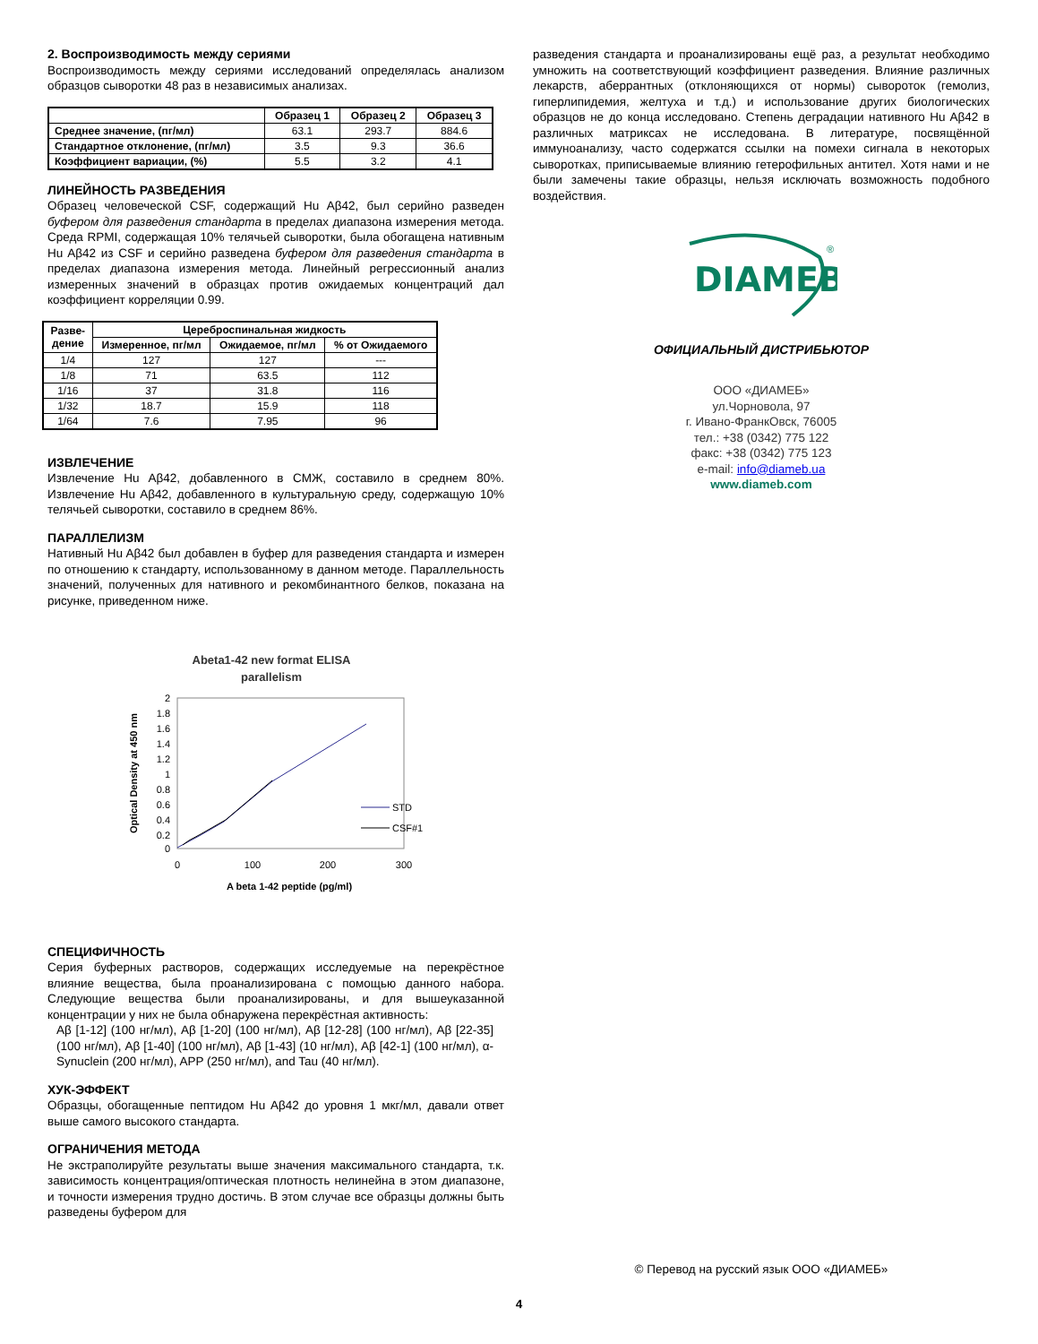2. Воспроизводимость между сериями
Воспроизводимость между сериями исследований определялась анализом образцов сыворотки 48 раз в независимых анализах.
| | Образец 1 | Образец 2 | Образец 3 |
| --- | --- | --- | --- |
| Среднее значение, (пг/мл) | 63.1 | 293.7 | 884.6 |
| Стандартное отклонение, (пг/мл) | 3.5 | 9.3 | 36.6 |
| Коэффициент вариации, (%) | 5.5 | 3.2 | 4.1 |
ЛИНЕЙНОСТЬ РАЗВЕДЕНИЯ
Образец человеческой CSF, содержащий Hu Aβ42, был серийно разведен буфером для разведения стандарта в пределах диапазона измерения метода. Среда RPMI, содержащая 10% телячьей сыворотки, была обогащена нативным Hu Aβ42 из CSF и серийно разведена буфером для разведения стандарта в пределах диапазона измерения метода. Линейный регрессионный анализ измеренных значений в образцах против ожидаемых концентраций дал коэффициент корреляции 0.99.
| Разве- дение | Цереброспинальная жидкость | | |
| --- | --- | --- | --- |
| | Измеренное, пг/мл | Ожидаемое, пг/мл | % от Ожидаемого |
| 1/4 | 127 | 127 | --- |
| 1/8 | 71 | 63.5 | 112 |
| 1/16 | 37 | 31.8 | 116 |
| 1/32 | 18.7 | 15.9 | 118 |
| 1/64 | 7.6 | 7.95 | 96 |
ИЗВЛЕЧЕНИЕ
Извлечение Hu Aβ42, добавленного в СМЖ, составило в среднем 80%. Извлечение Hu Aβ42, добавленного в культуральную среду, содержащую 10% телячьей сыворотки, составило в среднем 86%.
ПАРАЛЛЕЛИЗМ
Нативный Hu Aβ42 был добавлен в буфер для разведения стандарта и измерен по отношению к стандарту, использованному в данном методе. Параллельность значений, полученных для нативного и рекомбинантного белков, показана на рисунке, приведенном ниже.
Abeta1-42 new format ELISA
parallelism
2
1.8
1.6
1.4
1.2
1
0.8
0.6
0.4
0.2
0
0
100
200
300
A beta 1-42 peptide (pg/ml)
Optical Density at 450 nm
STD
CSF#1
СПЕЦИФИЧНОСТЬ
Серия буферных растворов, содержащих исследуемые на перекрёстное влияние вещества, была проанализирована с помощью данного набора. Следующие вещества были проанализированы, и для вышеуказанной концентрации у них не была обнаружена перекрёстная активность:
Aβ [1-12] (100 нг/мл), Aβ [1-20] (100 нг/мл), Aβ [12-28] (100 нг/мл), Aβ [22-35] (100 нг/мл), Aβ [1-40] (100 нг/мл), Aβ [1-43] (10 нг/мл), Aβ [42-1] (100 нг/мл), α-Synuclein (200 нг/мл), APP (250 нг/мл), and Tau (40 нг/мл).
ХУК-ЭФФЕКТ
Образцы, обогащенные пептидом Hu Aβ42 до уровня 1 мкг/мл, давали ответ выше самого высокого стандарта.
ОГРАНИЧЕНИЯ МЕТОДА
Не экстраполируйте результаты выше значения максимального стандарта, т.к. зависимость концентрация/оптическая плотность нелинейна в этом диапазоне, и точности измерения трудно достичь. В этом случае все образцы должны быть разведены буфером для
разведения стандарта и проанализированы ещё раз, а результат необходимо умножить на соответствующий коэффициент разведения. Влияние различных лекарств, аберрантных (отклоняющихся от нормы) сывороток (гемолиз, гиперлипидемия, желтуха и т.д.) и использование других биологических образцов не до конца исследовано. Степень деградации нативного Hu Aβ42 в различных матриксах не исследована. В литературе, посвящённой иммуноанализу, часто содержатся ссылки на помехи сигнала в некоторых сыворотках, приписываемые влиянию гетерофильных антител. Хотя нами и не были замечены такие образцы, нельзя исключать возможность подобного воздействия.
DIAMEB
®
ОФИЦИАЛЬНЫЙ ДИСТРИБЬЮТОР
ООО «ДИАМЕБ»
ул.Чорновола, 97
г. Ивано-ФранкОвск, 76005
тел.: +38 (0342) 775 122
факс: +38 (0342) 775 123
e-mail: info@diameb.ua
www.diameb.com
© Перевод на русский язык ООО «ДИАМЕБ»
4